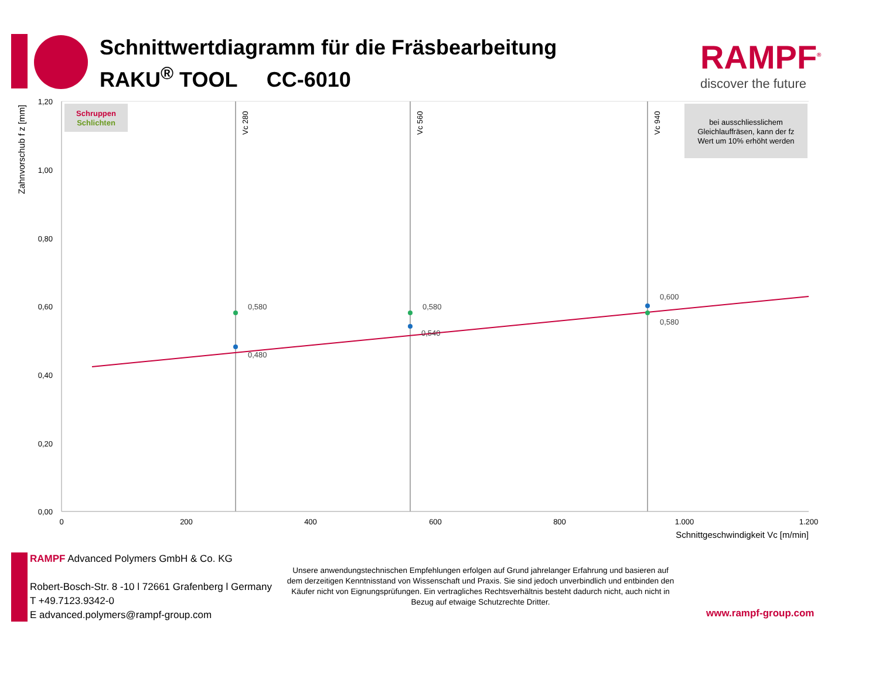Schnittwertdiagramm für die Fräsbearbeitung
RAKU<sup>®</sup> TOOL CC-6010
RAMPF<sup>®</sup>
discover the future
Zahnvorschub f z [mm]
1,20
1,00
0,80
0,60
0,40
0,20
0,00
0
200
400
600
800
1.000
1.200
Schnittgeschwindigkeit Vc [m/min]
Vc 280
Vc 560
Vc 940
Schruppen
Schlichten
bei ausschliesslichem
Gleichlauffräsen, kann der fz
Wert um 10% erhöht werden
0,580
0,580
0,600
0,580
0,540
0,480
RAMPF Advanced Polymers GmbH & Co. KG
Robert-Bosch-Str. 8 -10 l 72661 Grafenberg l Germany
T +49.7123.9342-0
E advanced.polymers@rampf-group.com
Unsere anwendungstechnischen Empfehlungen erfolgen auf Grund jahrelanger Erfahrung und basieren auf dem derzeitigen Kenntnisstand von Wissenschaft und Praxis. Sie sind jedoch unverbindlich und entbinden den Käufer nicht von Eignungsprüfungen. Ein vertragliches Rechtsverhältnis besteht dadurch nicht, auch nicht in Bezug auf etwaige Schutzrechte Dritter.
www.rampf-group.com